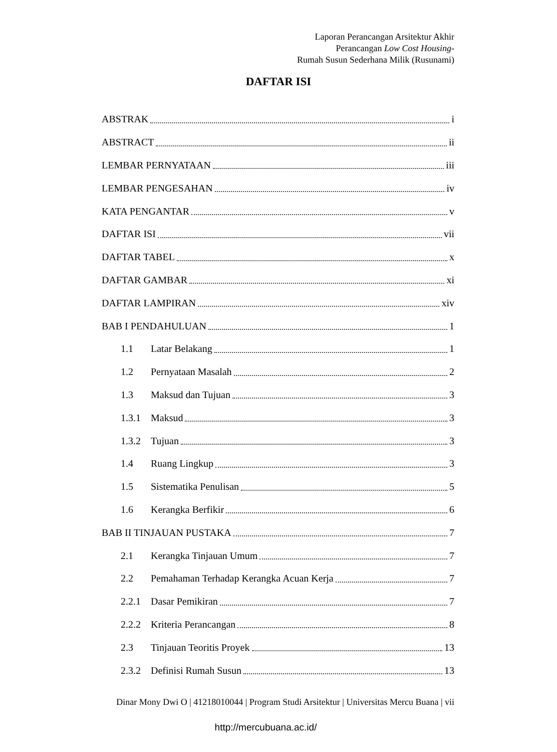Laporan Perancangan Arsitektur Akhir
Perancangan Low Cost Housing-
Rumah Susun Sederhana Milik (Rusunami)
DAFTAR ISI
ABSTRAK i
ABSTRACT ii
LEMBAR PERNYATAAN iii
LEMBAR PENGESAHAN iv
KATA PENGANTAR v
DAFTAR ISI vii
DAFTAR TABEL x
DAFTAR GAMBAR xi
DAFTAR LAMPIRAN xiv
BAB I PENDAHULUAN 1
1.1 Latar Belakang 1
1.2 Pernyataan Masalah 2
1.3 Maksud dan Tujuan 3
1.3.1 Maksud 3
1.3.2 Tujuan 3
1.4 Ruang Lingkup 3
1.5 Sistematika Penulisan 5
1.6 Kerangka Berfikir 6
BAB II TINJAUAN PUSTAKA 7
2.1 Kerangka Tinjauan Umum 7
2.2 Pemahaman Terhadap Kerangka Acuan Kerja 7
2.2.1 Dasar Pemikiran 7
2.2.2 Kriteria Perancangan 8
2.3 Tinjauan Teoritis Proyek 13
2.3.2 Definisi Rumah Susun 13
Dinar Mony Dwi O | 41218010044 | Program Studi Arsitektur | Universitas Mercu Buana | vii
http://mercubuana.ac.id/